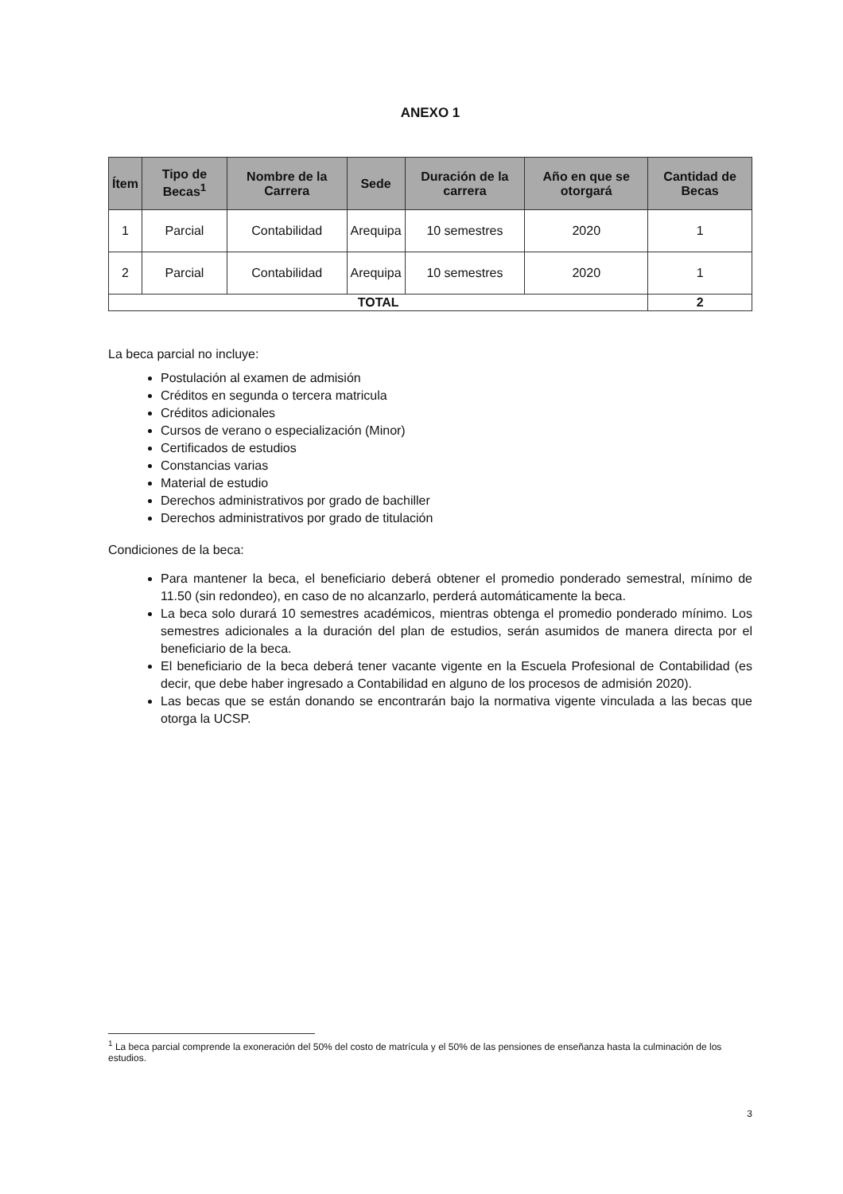ANEXO 1
| Ítem | Tipo de Becas<sup>1</sup> | Nombre de la Carrera | Sede | Duración de la carrera | Año en que se otorgará | Cantidad de Becas |
| --- | --- | --- | --- | --- | --- | --- |
| 1 | Parcial | Contabilidad | Arequipa | 10 semestres | 2020 | 1 |
| 2 | Parcial | Contabilidad | Arequipa | 10 semestres | 2020 | 1 |
| TOTAL | | | | | | 2 |
La beca parcial no incluye:
Postulación al examen de admisión
Créditos en segunda o tercera matricula
Créditos adicionales
Cursos de verano o especialización (Minor)
Certificados de estudios
Constancias varias
Material de estudio
Derechos administrativos por grado de bachiller
Derechos administrativos por grado de titulación
Condiciones de la beca:
Para mantener la beca, el beneficiario deberá obtener el promedio ponderado semestral, mínimo de 11.50 (sin redondeo), en caso de no alcanzarlo, perderá automáticamente la beca.
La beca solo durará 10 semestres académicos, mientras obtenga el promedio ponderado mínimo. Los semestres adicionales a la duración del plan de estudios, serán asumidos de manera directa por el beneficiario de la beca.
El beneficiario de la beca deberá tener vacante vigente en la Escuela Profesional de Contabilidad (es decir, que debe haber ingresado a Contabilidad en alguno de los procesos de admisión 2020).
Las becas que se están donando se encontrarán bajo la normativa vigente vinculada a las becas que otorga la UCSP.
<sup>1</sup> La beca parcial comprende la exoneración del 50% del costo de matrícula y el 50% de las pensiones de enseñanza hasta la culminación de los estudios.
3